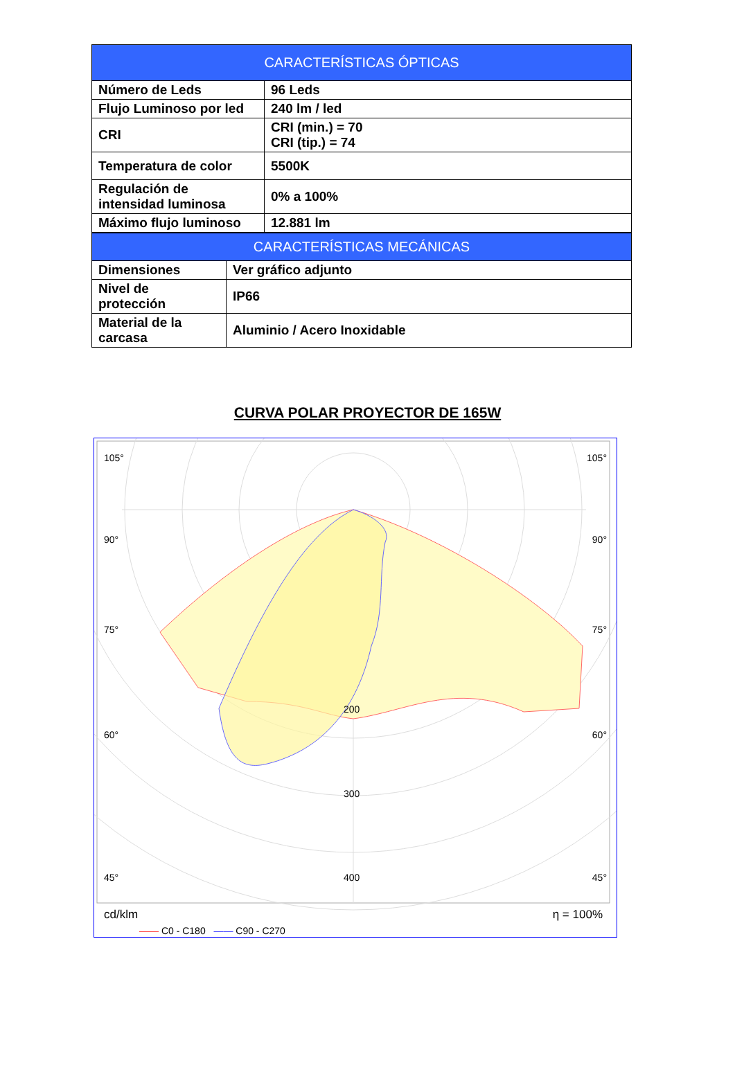| CARACTERÍSTICAS ÓPTICAS | |
| --- | --- |
| Número de Leds | 96 Leds |
| Flujo Luminoso por led | 240 lm / led |
| CRI | CRI (min.) = 70 CRI (tip.) = 74 |
| Temperatura de color | 5500K |
| Regulación de intensidad luminosa | 0% a 100% |
| Máximo flujo luminoso | 12.881 lm |
| CARACTERÍSTICAS MECÁNICAS | |
| --- | --- |
| Dimensiones | Ver gráfico adjunto |
| Nivel de protección | IP66 |
| Material de la carcasa | Aluminio / Acero Inoxidable |
CURVA POLAR PROYECTOR DE 165W
105° 105°
90° 90°
75° 75°
60° 60°
45° 45°
200
300
400
cd/klm η = 100%
—— C0 - C180 —— C90 - C270